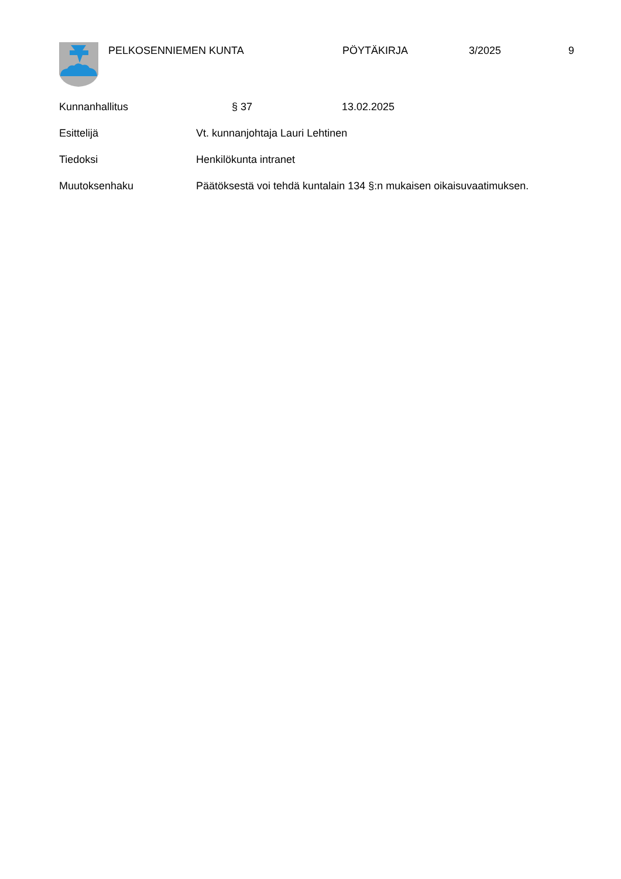PELKOSENNIEMEN KUNTA PÖYTÄKIRJA 3/2025 9
Kunnanhallitus § 37 13.02.2025
Esittelijä Vt. kunnanjohtaja Lauri Lehtinen
Tiedoksi Henkilökunta intranet
Muutoksenhaku Päätöksestä voi tehdä kuntalain 134 §:n mukaisen oikaisuvaatimuksen.